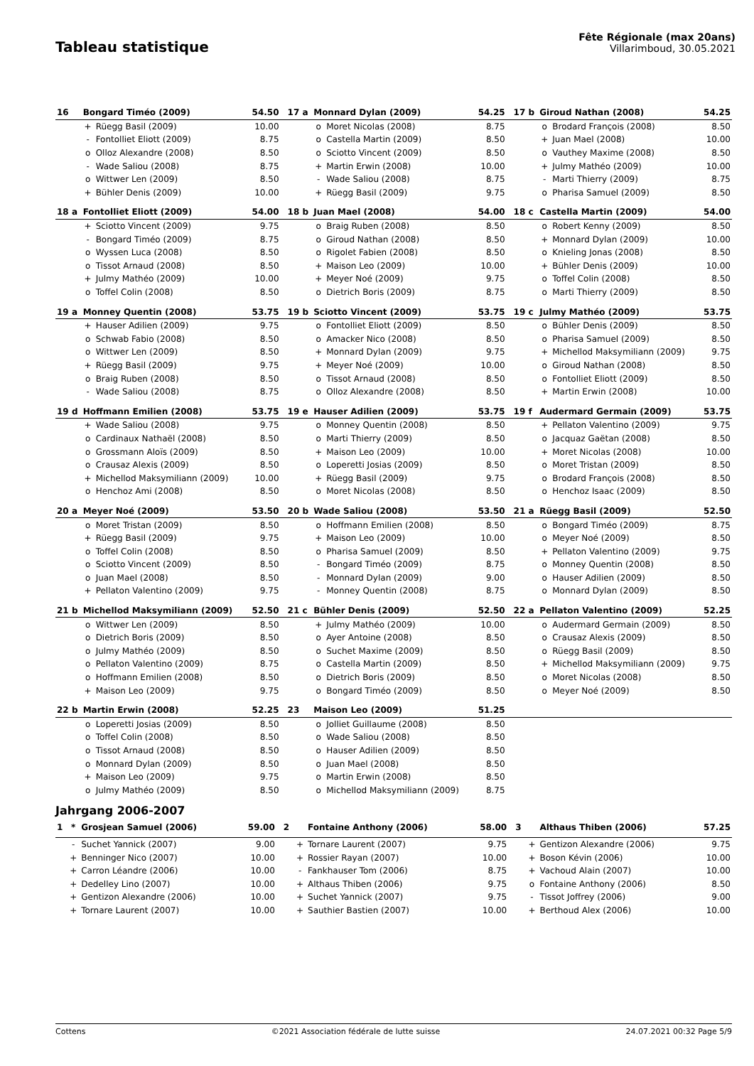Tableau statistique
Fête Régionale (max 20ans)
Villarimboud, 30.05.2021
| 16 | Bongard Timéo (2009) | | 54.50 | 17 a | Monnard Dylan (2009) | | 54.25 | 17 b | Giroud Nathan (2008) | | 54.25 |
| | + | Rüegg Basil (2009) | 10.00 | | o | Moret Nicolas (2008) | 8.75 | | o | Brodard François (2008) | 8.50 |
| | - | Fontolliet Eliott (2009) | 8.75 | | o | Castella Martin (2009) | 8.50 | | + | Juan Mael (2008) | 10.00 |
| | o | Olloz Alexandre (2008) | 8.50 | | o | Sciotto Vincent (2009) | 8.50 | | o | Vauthey Maxime (2008) | 8.50 |
| | - | Wade Saliou (2008) | 8.75 | | + | Martin Erwin (2008) | 10.00 | | + | Julmy Mathéo (2009) | 10.00 |
| | o | Wittwer Len (2009) | 8.50 | | - | Wade Saliou (2008) | 8.75 | | - | Marti Thierry (2009) | 8.75 |
| | + | Bühler Denis (2009) | 10.00 | | + | Rüegg Basil (2009) | 9.75 | | o | Pharisa Samuel (2009) | 8.50 |
| 18 a | Fontolliet Eliott (2009) | | 54.00 | 18 b | Juan Mael (2008) | | 54.00 | 18 c | Castella Martin (2009) | | 54.00 |
| | + | Sciotto Vincent (2009) | 9.75 | | o | Braig Ruben (2008) | 8.50 | | o | Robert Kenny (2009) | 8.50 |
| | - | Bongard Timéo (2009) | 8.75 | | o | Giroud Nathan (2008) | 8.50 | | + | Monnard Dylan (2009) | 10.00 |
| | o | Wyssen Luca (2008) | 8.50 | | o | Rigolet Fabien (2008) | 8.50 | | o | Knieling Jonas (2008) | 8.50 |
| | o | Tissot Arnaud (2008) | 8.50 | | + | Maison Leo (2009) | 10.00 | | + | Bühler Denis (2009) | 10.00 |
| | + | Julmy Mathéo (2009) | 10.00 | | + | Meyer Noé (2009) | 9.75 | | o | Toffel Colin (2008) | 8.50 |
| | o | Toffel Colin (2008) | 8.50 | | o | Dietrich Boris (2009) | 8.75 | | o | Marti Thierry (2009) | 8.50 |
| 19 a | Monney Quentin (2008) | | 53.75 | 19 b | Sciotto Vincent (2009) | | 53.75 | 19 c | Julmy Mathéo (2009) | | 53.75 |
| | + | Hauser Adilien (2009) | 9.75 | | o | Fontolliet Eliott (2009) | 8.50 | | o | Bühler Denis (2009) | 8.50 |
| | o | Schwab Fabio (2008) | 8.50 | | o | Amacker Nico (2008) | 8.50 | | o | Pharisa Samuel (2009) | 8.50 |
| | o | Wittwer Len (2009) | 8.50 | | + | Monnard Dylan (2009) | 9.75 | | + | Michellod Maksymiliann (2009) | 9.75 |
| | + | Rüegg Basil (2009) | 9.75 | | + | Meyer Noé (2009) | 10.00 | | o | Giroud Nathan (2008) | 8.50 |
| | o | Braig Ruben (2008) | 8.50 | | o | Tissot Arnaud (2008) | 8.50 | | o | Fontolliet Eliott (2009) | 8.50 |
| | - | Wade Saliou (2008) | 8.75 | | o | Olloz Alexandre (2008) | 8.50 | | + | Martin Erwin (2008) | 10.00 |
| 19 d | Hoffmann Emilien (2008) | | 53.75 | 19 e | Hauser Adilien (2009) | | 53.75 | 19 f | Audermard Germain (2009) | | 53.75 |
| | + | Wade Saliou (2008) | 9.75 | | o | Monney Quentin (2008) | 8.50 | | + | Pellaton Valentino (2009) | 9.75 |
| | o | Cardinaux Nathaël (2008) | 8.50 | | o | Marti Thierry (2009) | 8.50 | | o | Jacquaz Gaëtan (2008) | 8.50 |
| | o | Grossmann Aloïs (2009) | 8.50 | | + | Maison Leo (2009) | 10.00 | | + | Moret Nicolas (2008) | 10.00 |
| | o | Crausaz Alexis (2009) | 8.50 | | o | Loperetti Josias (2009) | 8.50 | | o | Moret Tristan (2009) | 8.50 |
| | + | Michellod Maksymiliann (2009) | 10.00 | | + | Rüegg Basil (2009) | 9.75 | | o | Brodard François (2008) | 8.50 |
| | o | Henchoz Ami (2008) | 8.50 | | o | Moret Nicolas (2008) | 8.50 | | o | Henchoz Isaac (2009) | 8.50 |
| 20 a | Meyer Noé (2009) | | 53.50 | 20 b | Wade Saliou (2008) | | 53.50 | 21 a | Rüegg Basil (2009) | | 52.50 |
| | o | Moret Tristan (2009) | 8.50 | | o | Hoffmann Emilien (2008) | 8.50 | | o | Bongard Timéo (2009) | 8.75 |
| | + | Rüegg Basil (2009) | 9.75 | | + | Maison Leo (2009) | 10.00 | | o | Meyer Noé (2009) | 8.50 |
| | o | Toffel Colin (2008) | 8.50 | | o | Pharisa Samuel (2009) | 8.50 | | + | Pellaton Valentino (2009) | 9.75 |
| | o | Sciotto Vincent (2009) | 8.50 | | - | Bongard Timéo (2009) | 8.75 | | o | Monney Quentin (2008) | 8.50 |
| | o | Juan Mael (2008) | 8.50 | | - | Monnard Dylan (2009) | 9.00 | | o | Hauser Adilien (2009) | 8.50 |
| | + | Pellaton Valentino (2009) | 9.75 | | - | Monney Quentin (2008) | 8.75 | | o | Monnard Dylan (2009) | 8.50 |
| 21 b | Michellod Maksymiliann (2009) | | 52.50 | 21 c | Bühler Denis (2009) | | 52.50 | 22 a | Pellaton Valentino (2009) | | 52.25 |
| | o | Wittwer Len (2009) | 8.50 | | + | Julmy Mathéo (2009) | 10.00 | | o | Audermard Germain (2009) | 8.50 |
| | o | Dietrich Boris (2009) | 8.50 | | o | Ayer Antoine (2008) | 8.50 | | o | Crausaz Alexis (2009) | 8.50 |
| | o | Julmy Mathéo (2009) | 8.50 | | o | Suchet Maxime (2009) | 8.50 | | o | Rüegg Basil (2009) | 8.50 |
| | o | Pellaton Valentino (2009) | 8.75 | | o | Castella Martin (2009) | 8.50 | | + | Michellod Maksymiliann (2009) | 9.75 |
| | o | Hoffmann Emilien (2008) | 8.50 | | o | Dietrich Boris (2009) | 8.50 | | o | Moret Nicolas (2008) | 8.50 |
| | + | Maison Leo (2009) | 9.75 | | o | Bongard Timéo (2009) | 8.50 | | o | Meyer Noé (2009) | 8.50 |
| 22 b | Martin Erwin (2008) | | 52.25 | 23 | Maison Leo (2009) | | 51.25 | | | | |
| | o | Loperetti Josias (2009) | 8.50 | | o | Jolliet Guillaume (2008) | 8.50 | | | | |
| | o | Toffel Colin (2008) | 8.50 | | o | Wade Saliou (2008) | 8.50 | | | | |
| | o | Tissot Arnaud (2008) | 8.50 | | o | Hauser Adilien (2009) | 8.50 | | | | |
| | o | Monnard Dylan (2009) | 8.50 | | o | Juan Mael (2008) | 8.50 | | | | |
| | + | Maison Leo (2009) | 9.75 | | o | Martin Erwin (2008) | 8.50 | | | | |
| | o | Julmy Mathéo (2009) | 8.50 | | o | Michellod Maksymiliann (2009) | 8.75 | | | | |
Jahrgang 2006-2007
| 1 | * | Grosjean Samuel (2006) | 59.00 | 2 | | Fontaine Anthony (2006) | 58.00 | 3 | | Althaus Thiben (2006) | 57.25 |
| | - | Suchet Yannick (2007) | 9.00 | | + | Tornare Laurent (2007) | 9.75 | | + | Gentizon Alexandre (2006) | 9.75 |
| | + | Benninger Nico (2007) | 10.00 | | + | Rossier Rayan (2007) | 10.00 | | + | Boson Kévin (2006) | 10.00 |
| | + | Carron Léandre (2006) | 10.00 | | - | Fankhauser Tom (2006) | 8.75 | | + | Vachoud Alain (2007) | 10.00 |
| | + | Dedelley Lino (2007) | 10.00 | | + | Althaus Thiben (2006) | 9.75 | | o | Fontaine Anthony (2006) | 8.50 |
| | + | Gentizon Alexandre (2006) | 10.00 | | + | Suchet Yannick (2007) | 9.75 | | - | Tissot Joffrey (2006) | 9.00 |
| | + | Tornare Laurent (2007) | 10.00 | | + | Sauthier Bastien (2007) | 10.00 | | + | Berthoud Alex (2006) | 10.00 |
Cottens ©2021 Association fédérale de lutte suisse 24.07.2021 00:32 Page 5/9